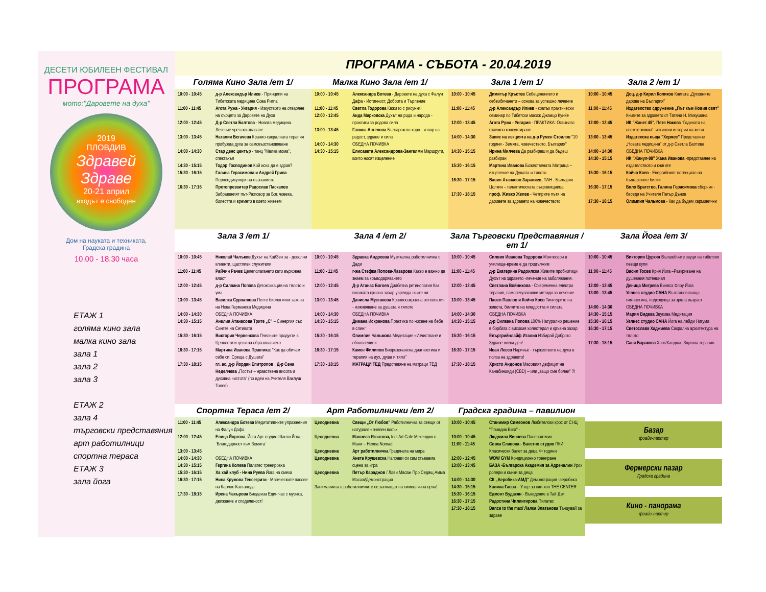ДЕСЕТИ ЮБИЛЕЕН ФЕСТИВАЛ
ПРОГРАМА
мото:"Даровете на духа"
2019
ПЛОВДИВ
Здравей Здраве
20-21 април
входът е свободен
Дом на науката и техниката,
Градска градина
10.00 - 18.30 часа
ЕТАЖ 1
голяма кино зала
малка кино зала
зала 1
зала 2
зала 3
ЕТАЖ 2
зала 4
търговски представяния
арт работилници
спортна тераса
ЕТАЖ 3
зала йога
ПРОГРАМА - СЪБОТА - 20.04.2019
Голяма Кино Зала /ет 1/ Малка Кино Зала /ет 1/ Зала 1 /ет 1/ Зала 2 /ет 1/
| 10:00 - 10:45 | д-р Александър Илиев - Принципи на Тибетската медицина Сова Ригпа |
| 11:00 - 11:45 | Агота Ружа - Унгария - Изкуството на отваряне на сърцето за Даровете на Духа |
| 12:00 - 12:45 | Д-р Светла Балтова - Новата медицина. Лечение чрез осъзнаване |
| 13:00 - 13:45 | Наталия Бегачева Кранио-сакралната терапия пробужда духа за самовъзстановяване |
| 14:00 - 14:30 | Стар денс център - танц "Малка мома", спектакъл |
| 14:30 - 15:15 | Тодор Господинов Кой иска да е здрав? |
| 15:30 - 16:15 | Галина Герасимова и Андрей Грива Перпендикуляри на съзнанието |
| 16:30 - 17:15 | Протопрезвитер Радослав Паскалев Забравеният път-Разговор за Бог, човека, болестта и времето в което живеем |
| 10:00 - 10:45 | Александра Ботева - Даровете на духа с Фалун Дафа - Истинност, Доброта и Търпение |
| 11:00 - 11:45 | Светла Тодорова Кажи го с рисунки! |
| 12:00 - 12:45 | Аида Марковска Духът на рода и народа - практики за родова сила |
| 13:00 - 13:45 | Галина Ангелова Българското хоро - извор на радост, здраве и сила |
| 14:00 - 14:30 | ОБЕДНА ПОЧИВКА |
| 14:30 - 15:15 | Елисавета Александрова-Зангелми Маршрути, които носят изцеление |
| 10:00 - 10:45 | Димитър Кръстев Себеценението и себеобичането – основа за успешно лечение |
| 11:00 - 11:45 | д-р Александър Илиев - кратък практически семинар по Тибетски масаж Джамцо Кунйе |
| 12:00 - 13:45 | Агота Ружа - Унгария - ПРАКТИКА: Осъзнато взаимно консултиране |
| 14:00 - 14:30 | Запис на лекцията на д-р Румен Стоилов "10 години - Земята, човечеството, България" |
| 14:30 - 15:15 | Ирина Милчева Да разбираш и да бъдеш разбиран |
| 15:30 - 16:15 | Мартина Иванова Божествената Матрица – изцеление на Душата и тялото |
| 16:30 - 17:15 | Васил Атанасов Заралиев , ПАН - България Цолкин – галактическата съкровищница |
| 17:30 - 18:15 | проф. Живко Желев - Четирите пътя на даровете за здравето на човечеството |
| 10:00 - 10:45 | Доц. д-р Кирил Коликов Книгата „Духовните дарове на България" |
| 11:00 - 11:45 | Издателство сдружение „Път към Новия свят" Книгите за здравето от Татяна Н. Микушина |
| 12:00 - 12:45 | ИК "Жанет 45", Петя Накова "Годината на осемте химии"- истински истории на жени |
| 13:00 - 13:45 | Издателска къща "Хермес" Представяне „Новата медицина" от д-р Светла Балтова |
| 14:00 - 14:30 | ОБЕДНА ПОЧИВКА |
| 14:30 - 15:15 | ИК "Жанул-98" Жана Иванова -представяне на издателството и книгите |
| 15:30 - 16:15 | Койчо Коев - Енергийният потенциал на българските билки |
| 16:30 - 17:15 | Бяло Братство, Галина Герасимова сборник - беседи на Учителя Петър Дънов |
| 17:30 - 18:15 | Олимпия Чальмова - Как да бъдем хармонични |
Зала 3 /ет 1/ Зала 4 /ет 2/ Зала Търговски Представяния /ет 1/
Зала Йога /ет 3/
| 10:00 - 10:45 | Николай Чалъков Духът на КайЗен за - доволни клиенти, щастливи служители |
| 11:00 - 11:45 | Райчин Рачев Целеполагането като върховна власт |
| 12:00 - 12:45 | д-р Силвана Попова Детоксикация на тялото и ума |
| 13:00 - 13:45 | Василка Сурваткова Петте биологични закона на Нова Германска Медицина |
| 14:00 - 14:30 | ОБЕДНА ПОЧИВКА |
| 14:30 - 15:15 | Анелия Атанасова Трите „С" – Синергия със Синтез на Сетивата |
| 15:30 - 16:15 | Виктория Червенкова Пчелните продукти в Ценности и цели на образованието |
| 16:30 - 17:15 | Мартина Иванова Практика: "Как да обичам себе си. Среща с Душата" |
| 17:30 - 18:15 | гл. ас. д-р Йордан Епитропов ; Д-р Сена Неделчева „Постът – нравствена висота и духовна чистота" (по идеи на Учителя Ваклуш Толев) |
| 10:00 - 10:45 | Здравка Андреева Музикална работилничка с Дади |
| 11:00 - 11:45 | г-жа Стефка Попова-Лазарова Какво е важно да знаем за кръводаряването |
| 12:00 - 12:45 | Д-р Атанас Богоев Диабетна ретинопатия Как високата кръвна захар уврежда очите ни |
| 13:00 - 13:45 | Даниела Мустакова Краниосакрална остеопатия - изживяване за душата и тялото |
| 14:00 - 14:30 | ОБЕДНА ПОЧИВКА |
| 14:30 - 15:15 | Димана Искренова Практика по носене на бебе в слинг |
| 15:30 - 16:15 | Олимпия Чальмова Медитация «Изчистване и обновление» |
| 16:30 - 17:15 | Камен Филипов Биорезонансна диагностика и терапия на дух, душа и тяло" |
| 17:30 - 18:15 | МАТРАЦИ ТЕД Представяне на матраци ТЕД |
| 10:00 - 10:45 | Силвия Иванова Тодорова Монтесори в училище-време е да продължим |
| 11:00 - 11:45 | д-р Екатерина Радоилска Живите пробиотици Духът на здравето -лечение на заболявания. |
| 12:00 - 12:45 | Светлана Войникова - Съвременна електро терапия, саморегулативни методи за лечение |
| 13:00 - 13:45 | Павел Павлов и Койчо Коев Тинктурите на живота, билките на младостта и силата |
| 14:00 - 14:30 | ОБЕДНА ПОЧИВКА |
| 14:30 - 15:15 | д-р Силвана Попова 100% Натурално решение в борбата с високия холестерол и кръвна захар |
| 15:30 - 16:15 | Евъргрийнлайф Италия Избирай Доброто Здраве всеки ден! |
| 16:30 - 17:15 | Иван Лесев Нариньѐ - тържеството на духа в полза на здравето! |
| 17:30 - 18:15 | Христо Андонов Масовият дефицит на Канабиноиди (CBD) – или „защо сме болни" ?! |
| 10:00 - 10:45 | Виктория Цуркян Вълшебните звуци на тибетски пеещи купи |
| 11:00 - 11:45 | Васил Тосев Крия Йога –Разкриване на душевния потенциал |
| 12:00 - 12:45 | Деница Митрева Виняса Флоу Йога |
| 13:00 - 13:45 | Уелнес студио САНА Възстановяваща гимнастика, подходяща за зряла възраст |
| 14:00 - 14:30 | ОБЕДНА ПОЧИВКА |
| 14:30 - 15:15 | Мария Видева Звукова Медитация |
| 15:30 - 16:15 | Уелнес студио САНА Йога на лейди Нигума |
| 16:30 - 17:15 | Светослава Хаджиева Сакрална архитектура на тялото |
| 17:30 - 18:15 | Саня Баракова Ханг/Хандпан Звукова терапия |
Спортна Тераса /ет 2/ Арт Работилнички /ет 2/ Градска градина – павилион
| 11:00 - 11:45 | Александра Ботева Медитативните упражнения на Фалун Дафа |
| 12:00 - 12:45 | Елица Йоргова , Йога Арт студио Шанти Йога -`Благодарност към Земята` |
| 13:00 - 13:45 | |
| 14:00 - 14:30 | ОБЕДНА ПОЧИВКА |
| 14:30 - 15:15 | Гергана Колева Пилатес тренировка |
| 15:30 - 16:15 | Ха хай клуб - Нина Руева Йога на смеха |
| 16:30 - 17:15 | Нина Крумова Тенсегрити - Магическите пасове на Карлос Кастанеда |
| 17:30 - 18:15 | Ирена Чакърова Биоданза Един час с музика, движение и споделеност! |
| Целодневна | Свещи „От Любов" Работилничка за свещи от натурален пчелен восък |
| Целодневна | Маноела Игнатова, Indi Art Cafe Мехендии с Мани – Henna Nomad |
| Целодневна | Арт работилничка Градината на мира |
| Целодневна | Анета Крушевска Направи си сам сгъваема сцена за игра |
| Целодневна | Петър Караджов / Лави Масаж Про Седящ Амма Масаж/Демонстрация |
| Заниманията в работилничките се заплащат на символична цена! | |
| 10:00 - 10:45 | Станимир Симеонов Любителски крос от СНЦ "Пловдив Бяга" - |
| 10:00 - 10:45 | Людмила Винчева Паневритмия |
| 11:00 - 11:45 | Совка Славова - Балетно студио ПКИ Класически балет за деца 4+ години |
| 12:00 - 12:45 | WOW GYM Кондиционно трениране |
| 13:00 - 13:45 | БАЗА -Българска Академия за Адреналин Урок ролери и кънки за деца |
| 14:00 - 14:30 | СК „Аеробика-АМД" Демонстрация -аеробика |
| 14:30 - 15:15 | Калина Гаева – У-ще за хип-хоп THE CENTER |
| 15:30 - 16:15 | Едмонт Будакян - Въведение в Тай Дзи |
| 16:30 - 17:15 | Радостина Чилингирова Пилатес |
| 17:30 - 18:15 | Dance to the max/ Лалка Златанова Танцувай за здраве |
Базар
фоайе-партер
Фермерски пазар
Градска градина
Кино - панорама
фоайе-партер